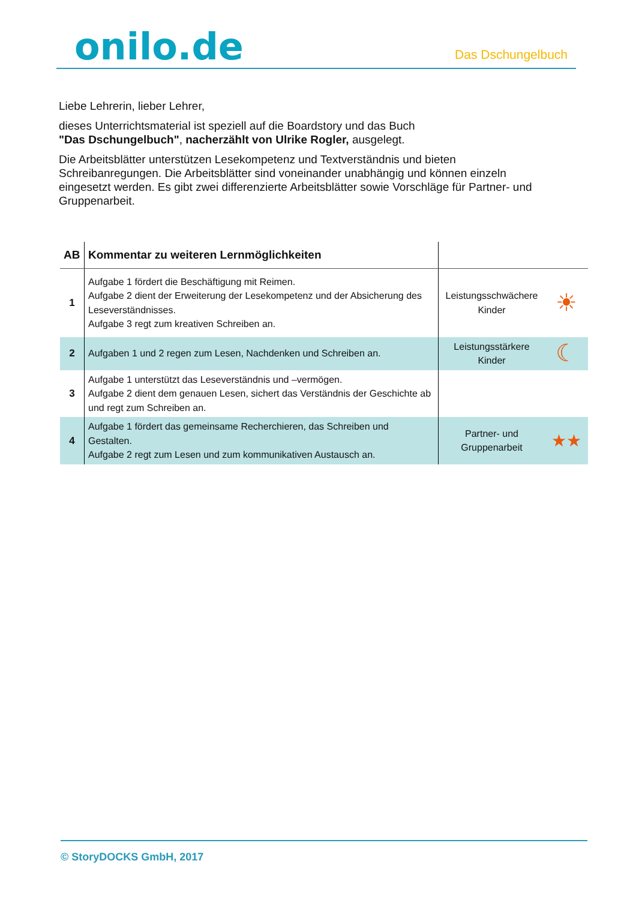onilo.de
Das Dschungelbuch
Liebe Lehrerin, lieber Lehrer,
dieses Unterrichtsmaterial ist speziell auf die Boardstory und das Buch
"Das Dschungelbuch", nacherzählt von Ulrike Rogler, ausgelegt.
Die Arbeitsblätter unterstützen Lesekompetenz und Textverständnis und bieten Schreibanregungen. Die Arbeitsblätter sind voneinander unabhängig und können einzeln eingesetzt werden. Es gibt zwei differenzierte Arbeitsblätter sowie Vorschläge für Partner- und Gruppenarbeit.
| AB | Kommentar zu weiteren Lernmöglichkeiten | | |
| --- | --- | --- | --- |
| 1 | Aufgabe 1 fördert die Beschäftigung mit Reimen. Aufgabe 2 dient der Erweiterung der Lesekompetenz und der Absicherung des Leseverständnisses. Aufgabe 3 regt zum kreativen Schreiben an. | Leistungsschwächere Kinder | ☀ |
| 2 | Aufgaben 1 und 2 regen zum Lesen, Nachdenken und Schreiben an. | Leistungsstärkere Kinder | ☾ |
| 3 | Aufgabe 1 unterstützt das Leseverständnis und –vermögen. Aufgabe 2 dient dem genauen Lesen, sichert das Verständnis der Geschichte ab und regt zum Schreiben an. | | |
| 4 | Aufgabe 1 fördert das gemeinsame Recherchieren, das Schreiben und Gestalten. Aufgabe 2 regt zum Lesen und zum kommunikativen Austausch an. | Partner- und Gruppenarbeit | ★★ |
© StoryDOCKS GmbH, 2017